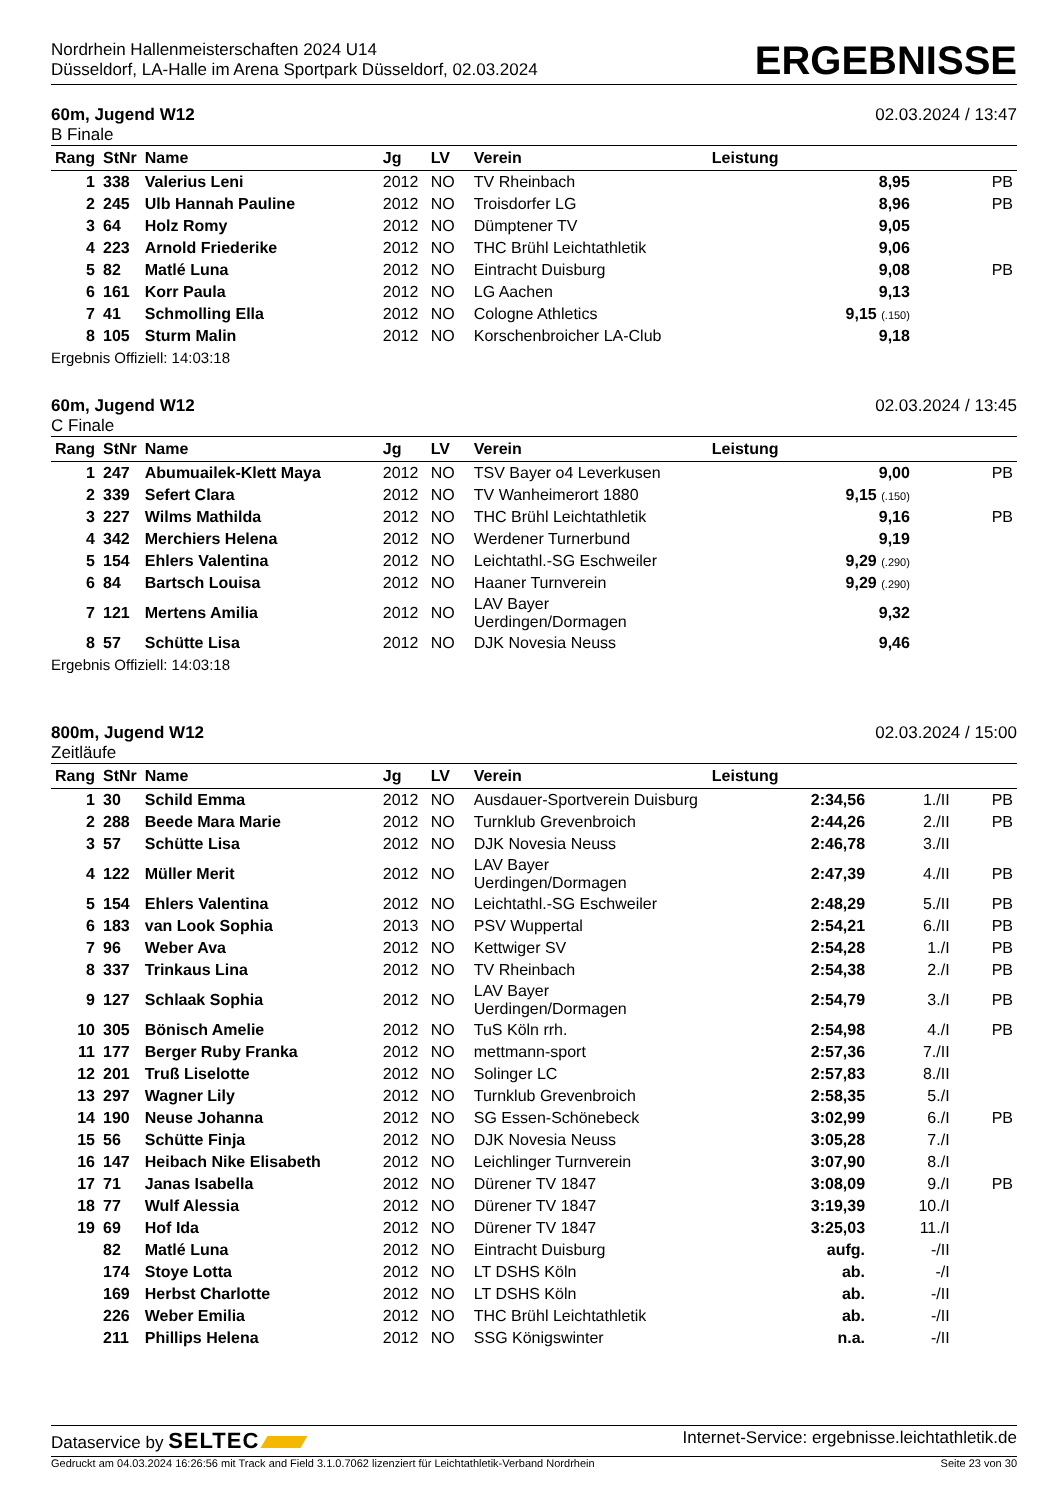Nordrhein Hallenmeisterschaften 2024 U14
Düsseldorf, LA-Halle im Arena Sportpark Düsseldorf, 02.03.2024
ERGEBNISSE
60m, Jugend W12
B Finale
02.03.2024 / 13:47
| Rang | StNr | Name | Jg | LV | Verein | Leistung | | |
| --- | --- | --- | --- | --- | --- | --- | --- | --- |
| 1 | 338 | Valerius Leni | 2012 | NO | TV Rheinbach | 8,95 | | PB |
| 2 | 245 | Ulb Hannah Pauline | 2012 | NO | Troisdorfer LG | 8,96 | | PB |
| 3 | 64 | Holz Romy | 2012 | NO | Dümptener TV | 9,05 | | |
| 4 | 223 | Arnold Friederike | 2012 | NO | THC Brühl Leichtathletik | 9,06 | | |
| 5 | 82 | Matlé Luna | 2012 | NO | Eintracht Duisburg | 9,08 | | PB |
| 6 | 161 | Korr Paula | 2012 | NO | LG Aachen | 9,13 | | |
| 7 | 41 | Schmolling Ella | 2012 | NO | Cologne Athletics | 9,15 (.150) | | |
| 8 | 105 | Sturm Malin | 2012 | NO | Korschenbroicher LA-Club | 9,18 | | |
Ergebnis Offiziell: 14:03:18
60m, Jugend W12
C Finale
02.03.2024 / 13:45
| Rang | StNr | Name | Jg | LV | Verein | Leistung | | |
| --- | --- | --- | --- | --- | --- | --- | --- | --- |
| 1 | 247 | Abumuailek-Klett Maya | 2012 | NO | TSV Bayer o4 Leverkusen | 9,00 | | PB |
| 2 | 339 | Sefert Clara | 2012 | NO | TV Wanheimerort 1880 | 9,15 (.150) | | |
| 3 | 227 | Wilms Mathilda | 2012 | NO | THC Brühl Leichtathletik | 9,16 | | PB |
| 4 | 342 | Merchiers Helena | 2012 | NO | Werdener Turnerbund | 9,19 | | |
| 5 | 154 | Ehlers Valentina | 2012 | NO | Leichtathl.-SG Eschweiler | 9,29 (.290) | | |
| 6 | 84 | Bartsch Louisa | 2012 | NO | Haaner Turnverein | 9,29 (.290) | | |
| 7 | 121 | Mertens Amilia | 2012 | NO | LAV Bayer Uerdingen/Dormagen | 9,32 | | |
| 8 | 57 | Schütte Lisa | 2012 | NO | DJK Novesia Neuss | 9,46 | | |
Ergebnis Offiziell: 14:03:18
800m, Jugend W12
Zeitläufe
02.03.2024 / 15:00
| Rang | StNr | Name | Jg | LV | Verein | Leistung | | |
| --- | --- | --- | --- | --- | --- | --- | --- | --- |
| 1 | 30 | Schild Emma | 2012 | NO | Ausdauer-Sportverein Duisburg | 2:34,56 | 1./II | PB |
| 2 | 288 | Beede Mara Marie | 2012 | NO | Turnklub Grevenbroich | 2:44,26 | 2./II | PB |
| 3 | 57 | Schütte Lisa | 2012 | NO | DJK Novesia Neuss | 2:46,78 | 3./II | |
| 4 | 122 | Müller Merit | 2012 | NO | LAV Bayer Uerdingen/Dormagen | 2:47,39 | 4./II | PB |
| 5 | 154 | Ehlers Valentina | 2012 | NO | Leichtathl.-SG Eschweiler | 2:48,29 | 5./II | PB |
| 6 | 183 | van Look Sophia | 2013 | NO | PSV Wuppertal | 2:54,21 | 6./II | PB |
| 7 | 96 | Weber Ava | 2012 | NO | Kettwiger SV | 2:54,28 | 1./I | PB |
| 8 | 337 | Trinkaus Lina | 2012 | NO | TV Rheinbach | 2:54,38 | 2./I | PB |
| 9 | 127 | Schlaak Sophia | 2012 | NO | LAV Bayer Uerdingen/Dormagen | 2:54,79 | 3./I | PB |
| 10 | 305 | Bönisch Amelie | 2012 | NO | TuS Köln rrh. | 2:54,98 | 4./I | PB |
| 11 | 177 | Berger Ruby Franka | 2012 | NO | mettmann-sport | 2:57,36 | 7./II | |
| 12 | 201 | Truß Liselotte | 2012 | NO | Solinger LC | 2:57,83 | 8./II | |
| 13 | 297 | Wagner Lily | 2012 | NO | Turnklub Grevenbroich | 2:58,35 | 5./I | |
| 14 | 190 | Neuse Johanna | 2012 | NO | SG Essen-Schönebeck | 3:02,99 | 6./I | PB |
| 15 | 56 | Schütte Finja | 2012 | NO | DJK Novesia Neuss | 3:05,28 | 7./I | |
| 16 | 147 | Heibach Nike Elisabeth | 2012 | NO | Leichlinger Turnverein | 3:07,90 | 8./I | |
| 17 | 71 | Janas Isabella | 2012 | NO | Dürener TV 1847 | 3:08,09 | 9./I | PB |
| 18 | 77 | Wulf Alessia | 2012 | NO | Dürener TV 1847 | 3:19,39 | 10./I | |
| 19 | 69 | Hof Ida | 2012 | NO | Dürener TV 1847 | 3:25,03 | 11./I | |
| | 82 | Matlé Luna | 2012 | NO | Eintracht Duisburg | aufg. | -/II | |
| | 174 | Stoye Lotta | 2012 | NO | LT DSHS Köln | ab. | -/I | |
| | 169 | Herbst Charlotte | 2012 | NO | LT DSHS Köln | ab. | -/II | |
| | 226 | Weber Emilia | 2012 | NO | THC Brühl Leichtathletik | ab. | -/II | |
| | 211 | Phillips Helena | 2012 | NO | SSG Königswinter | n.a. | -/II | |
Dataservice by SELTEC
Internet-Service: ergebnisse.leichtathletik.de
Gedruckt am 04.03.2024 16:26:56 mit Track and Field 3.1.0.7062 lizenziert für Leichtathletik-Verband Nordrhein
Seite 23 von 30